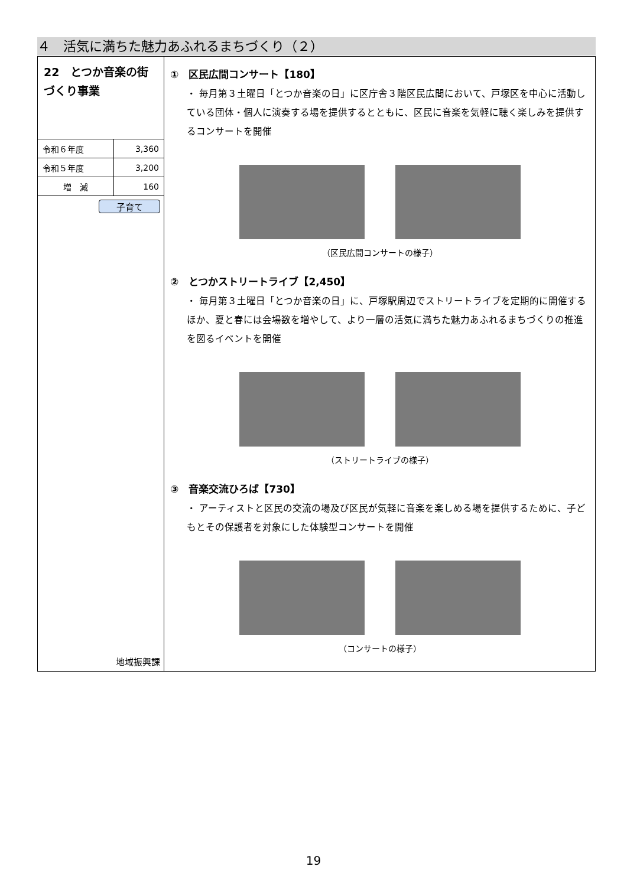４　活気に満ちた魅力あふれるまちづくり（２）
22　とつか音楽の街づくり事業
| 令和６年度 | 3,360 |
| 令和５年度 | 3,200 |
| 増 減 | 160 |
子育て
地域振興課
①　区民広間コンサート【180】
・ 毎月第３土曜日「とつか音楽の日」に区庁舎３階区民広間において、戸塚区を中心に活動している団体・個人に演奏する場を提供するとともに、区民に音楽を気軽に聴く楽しみを提供するコンサートを開催
（区民広間コンサートの様子）
②　とつかストリートライブ【2,450】
・ 毎月第３土曜日「とつか音楽の日」に、戸塚駅周辺でストリートライブを定期的に開催するほか、夏と春には会場数を増やして、より一層の活気に満ちた魅力あふれるまちづくりの推進を図るイベントを開催
（ストリートライブの様子）
③　音楽交流ひろば【730】
・ アーティストと区民の交流の場及び区民が気軽に音楽を楽しめる場を提供するために、子どもとその保護者を対象にした体験型コンサートを開催
（コンサートの様子）
19